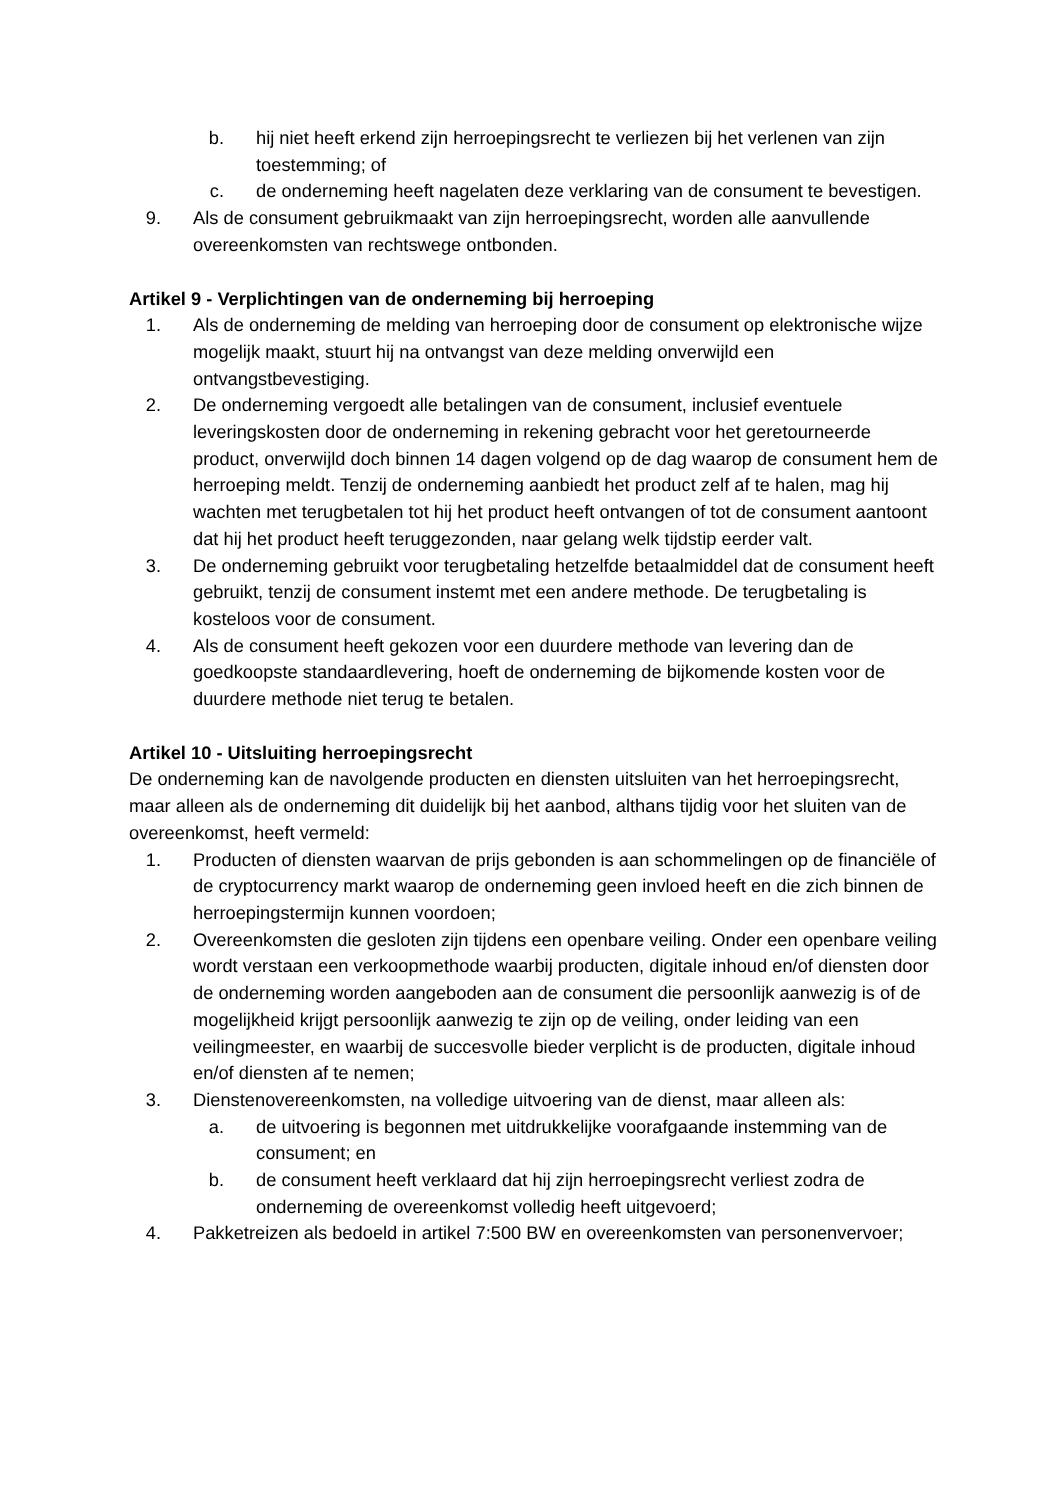b. hij niet heeft erkend zijn herroepingsrecht te verliezen bij het verlenen van zijn toestemming; of
c. de onderneming heeft nagelaten deze verklaring van de consument te bevestigen.
9. Als de consument gebruikmaakt van zijn herroepingsrecht, worden alle aanvullende overeenkomsten van rechtswege ontbonden.
Artikel 9 - Verplichtingen van de onderneming bij herroeping
1. Als de onderneming de melding van herroeping door de consument op elektronische wijze mogelijk maakt, stuurt hij na ontvangst van deze melding onverwijld een ontvangstbevestiging.
2. De onderneming vergoedt alle betalingen van de consument, inclusief eventuele leveringskosten door de onderneming in rekening gebracht voor het geretourneerde product, onverwijld doch binnen 14 dagen volgend op de dag waarop de consument hem de herroeping meldt. Tenzij de onderneming aanbiedt het product zelf af te halen, mag hij wachten met terugbetalen tot hij het product heeft ontvangen of tot de consument aantoont dat hij het product heeft teruggezonden, naar gelang welk tijdstip eerder valt.
3. De onderneming gebruikt voor terugbetaling hetzelfde betaalmiddel dat de consument heeft gebruikt, tenzij de consument instemt met een andere methode. De terugbetaling is kosteloos voor de consument.
4. Als de consument heeft gekozen voor een duurdere methode van levering dan de goedkoopste standaardlevering, hoeft de onderneming de bijkomende kosten voor de duurdere methode niet terug te betalen.
Artikel 10 - Uitsluiting herroepingsrecht
De onderneming kan de navolgende producten en diensten uitsluiten van het herroepingsrecht, maar alleen als de onderneming dit duidelijk bij het aanbod, althans tijdig voor het sluiten van de overeenkomst, heeft vermeld:
1. Producten of diensten waarvan de prijs gebonden is aan schommelingen op de financiële of de cryptocurrency markt waarop de onderneming geen invloed heeft en die zich binnen de herroepingstermijn kunnen voordoen;
2. Overeenkomsten die gesloten zijn tijdens een openbare veiling. Onder een openbare veiling wordt verstaan een verkoopmethode waarbij producten, digitale inhoud en/of diensten door de onderneming worden aangeboden aan de consument die persoonlijk aanwezig is of de mogelijkheid krijgt persoonlijk aanwezig te zijn op de veiling, onder leiding van een veilingmeester, en waarbij de succesvolle bieder verplicht is de producten, digitale inhoud en/of diensten af te nemen;
3. Dienstenovereenkomsten, na volledige uitvoering van de dienst, maar alleen als:
a. de uitvoering is begonnen met uitdrukkelijke voorafgaande instemming van de consument; en
b. de consument heeft verklaard dat hij zijn herroepingsrecht verliest zodra de onderneming de overeenkomst volledig heeft uitgevoerd;
4. Pakketreizen als bedoeld in artikel 7:500 BW en overeenkomsten van personenvervoer;